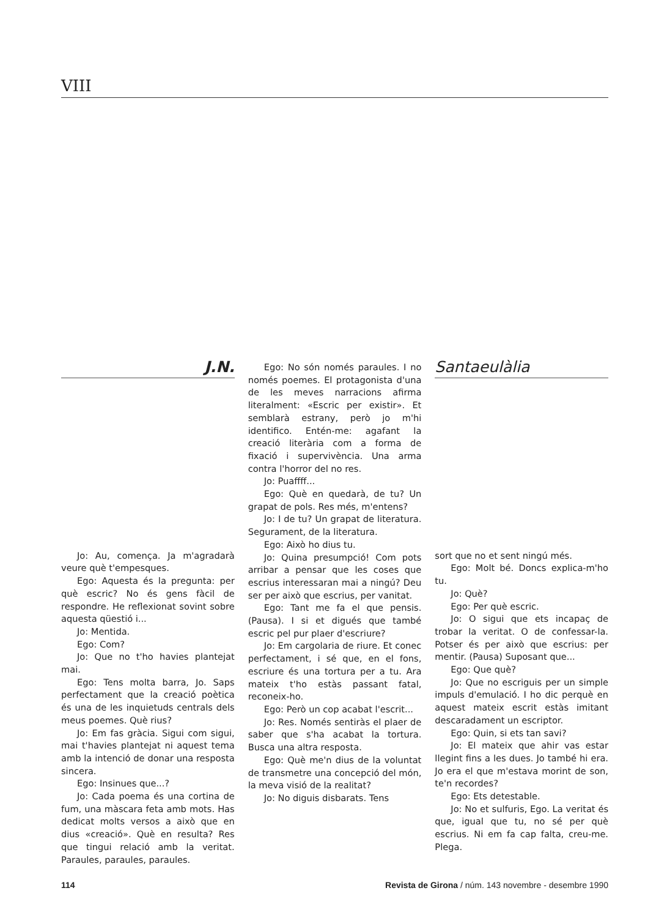VIII
J.N.
Jo: Au, comença. Ja m'agradarà veure què t'empesques.
Ego: Aquesta és la pregunta: per què escric? No és gens fàcil de respondre. He reflexionat sovint sobre aquesta qüestió i...
Jo: Mentida.
Ego: Com?
Jo: Que no t'ho havies plantejat mai.
Ego: Tens molta barra, Jo. Saps perfectament que la creació poètica és una de les inquietuds centrals dels meus poemes. Què rius?
Jo: Em fas gràcia. Sigui com sigui, mai t'havies plantejat ni aquest tema amb la intenció de donar una resposta sincera.
Ego: Insinues que...?
Jo: Cada poema és una cortina de fum, una màscara feta amb mots. Has dedicat molts versos a això que en dius «creació». Què en resulta? Res que tingui relació amb la veritat. Paraules, paraules, paraules.
Ego: No són només paraules. I no només poemes. El protagonista d'una de les meves narracions afirma literalment: «Escric per existir». Et semblarà estrany, però jo m'hi identifico. Entén-me: agafant la creació literària com a forma de fixació i supervivència. Una arma contra l'horror del no res.
Jo: Puaffff...
Ego: Què en quedarà, de tu? Un grapat de pols. Res més, m'entens?
Jo: I de tu? Un grapat de literatura. Segurament, de la literatura.
Ego: Això ho dius tu.
Jo: Quina presumpció! Com pots arribar a pensar que les coses que escrius interessaran mai a ningú? Deu ser per això que escrius, per vanitat.
Ego: Tant me fa el que pensis. (Pausa). I si et digués que també escric pel pur plaer d'escriure?
Jo: Em cargolaria de riure. Et conec perfectament, i sé que, en el fons, escriure és una tortura per a tu. Ara mateix t'ho estàs passant fatal, reconeix-ho.
Ego: Però un cop acabat l'escrit...
Jo: Res. Només sentiràs el plaer de saber que s'ha acabat la tortura. Busca una altra resposta.
Ego: Què me'n dius de la voluntat de transmetre una concepció del món, la meva visió de la realitat?
Jo: No diguis disbarats. Tens
Santaeulàlia
sort que no et sent ningú més.
Ego: Molt bé. Doncs explica-m'ho tu.
Jo: Què?
Ego: Per què escric.
Jo: O sigui que ets incapaç de trobar la veritat. O de confessar-la. Potser és per això que escrius: per mentir. (Pausa) Suposant que...
Ego: Que què?
Jo: Que no escriguis per un simple impuls d'emulació. I ho dic perquè en aquest mateix escrit estàs imitant descaradament un escriptor.
Ego: Quin, si ets tan savi?
Jo: El mateix que ahir vas estar llegint fins a les dues. Jo també hi era. Jo era el que m'estava morint de son, te'n recordes?
Ego: Ets detestable.
Jo: No et sulfuris, Ego. La veritat és que, igual que tu, no sé per què escrius. Ni em fa cap falta, creu-me. Plega.
114 Revista de Girona / núm. 143 novembre - desembre 1990